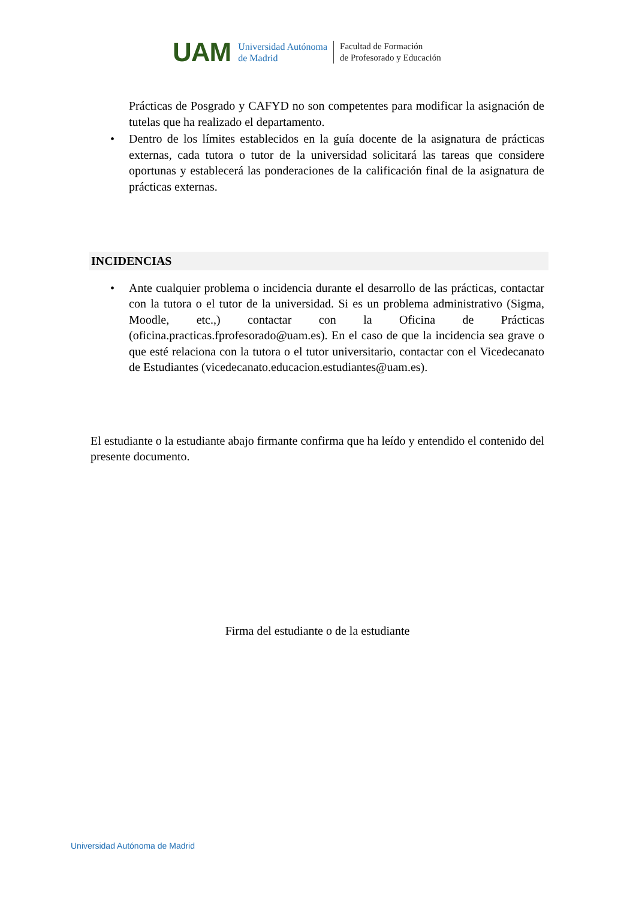UAM
Universidad Autónoma
de Madrid
Facultad de Formación
de Profesorado y Educación
Prácticas de Posgrado y CAFYD no son competentes para modificar la asignación de tutelas que ha realizado el departamento.
• Dentro de los límites establecidos en la guía docente de la asignatura de prácticas externas, cada tutora o tutor de la universidad solicitará las tareas que considere oportunas y establecerá las ponderaciones de la calificación final de la asignatura de prácticas externas.
INCIDENCIAS
• Ante cualquier problema o incidencia durante el desarrollo de las prácticas, contactar con la tutora o el tutor de la universidad. Si es un problema administrativo (Sigma, Moodle, etc.,) contactar con la Oficina de Prácticas (oficina.practicas.fprofesorado@uam.es). En el caso de que la incidencia sea grave o que esté relaciona con la tutora o el tutor universitario, contactar con el Vicedecanato de Estudiantes (vicedecanato.educacion.estudiantes@uam.es).
El estudiante o la estudiante abajo firmante confirma que ha leído y entendido el contenido del presente documento.
Firma del estudiante o de la estudiante
Universidad Autónoma de Madrid